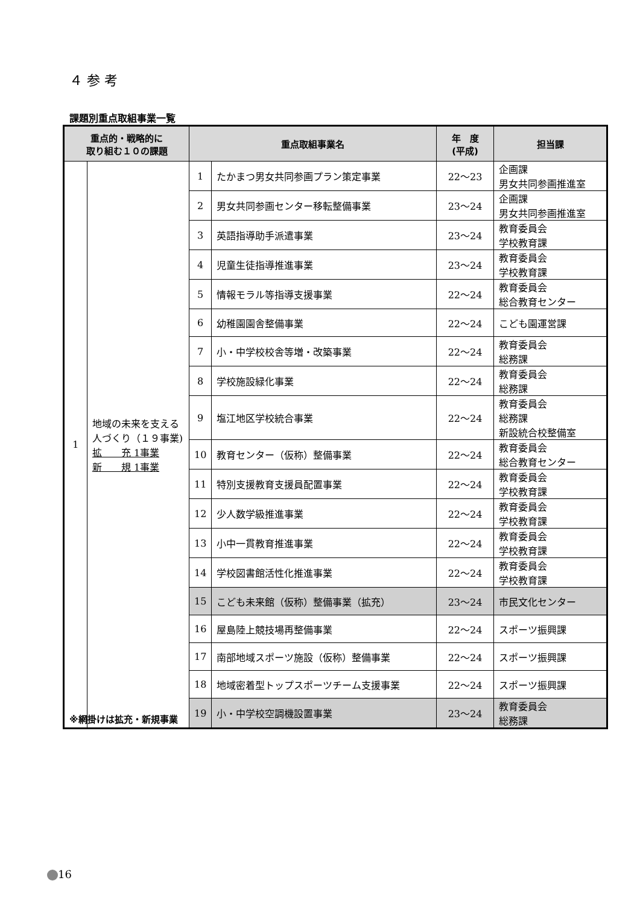４ 参 考
課題別重点取組事業一覧
| 重点的・戦略的に 取り組む１０の課題 | | 重点取組事業名 | | 年 度 (平成) | 担当課 |
| --- | --- | --- | --- | --- | --- |
| 1 | 地域の未来を支える人づくり（１９事業) 拡 充 1事業 新 規 1事業 | 1 | たかまつ男女共同参画プラン策定事業 | 22～23 | 企画課 男女共同参画推進室 |
| | | 2 | 男女共同参画センター移転整備事業 | 23～24 | 企画課 男女共同参画推進室 |
| | | 3 | 英語指導助手派遣事業 | 23～24 | 教育委員会 学校教育課 |
| | | 4 | 児童生徒指導推進事業 | 23～24 | 教育委員会 学校教育課 |
| | | 5 | 情報モラル等指導支援事業 | 22～24 | 教育委員会 総合教育センター |
| | | 6 | 幼稚園園舎整備事業 | 22～24 | こども園運営課 |
| | | 7 | 小・中学校校舎等増・改築事業 | 22～24 | 教育委員会 総務課 |
| | | 8 | 学校施設緑化事業 | 22～24 | 教育委員会 総務課 |
| | | 9 | 塩江地区学校統合事業 | 22～24 | 教育委員会 総務課 新設統合校整備室 |
| | | 10 | 教育センター（仮称）整備事業 | 22～24 | 教育委員会 総合教育センター |
| | | 11 | 特別支援教育支援員配置事業 | 22～24 | 教育委員会 学校教育課 |
| | | 12 | 少人数学級推進事業 | 22～24 | 教育委員会 学校教育課 |
| | | 13 | 小中一貫教育推進事業 | 22～24 | 教育委員会 学校教育課 |
| | | 14 | 学校図書館活性化推進事業 | 22～24 | 教育委員会 学校教育課 |
| | | 15 | こども未来館（仮称）整備事業（拡充） | 23～24 | 市民文化センター |
| | | 16 | 屋島陸上競技場再整備事業 | 22～24 | スポーツ振興課 |
| | | 17 | 南部地域スポーツ施設（仮称）整備事業 | 22～24 | スポーツ振興課 |
| | | 18 | 地域密着型トップスポーツチーム支援事業 | 22～24 | スポーツ振興課 |
| | | 19 | 小・中学校空調機設置事業 | 23～24 | 教育委員会 総務課 |
※網掛けは拡充・新規事業
16